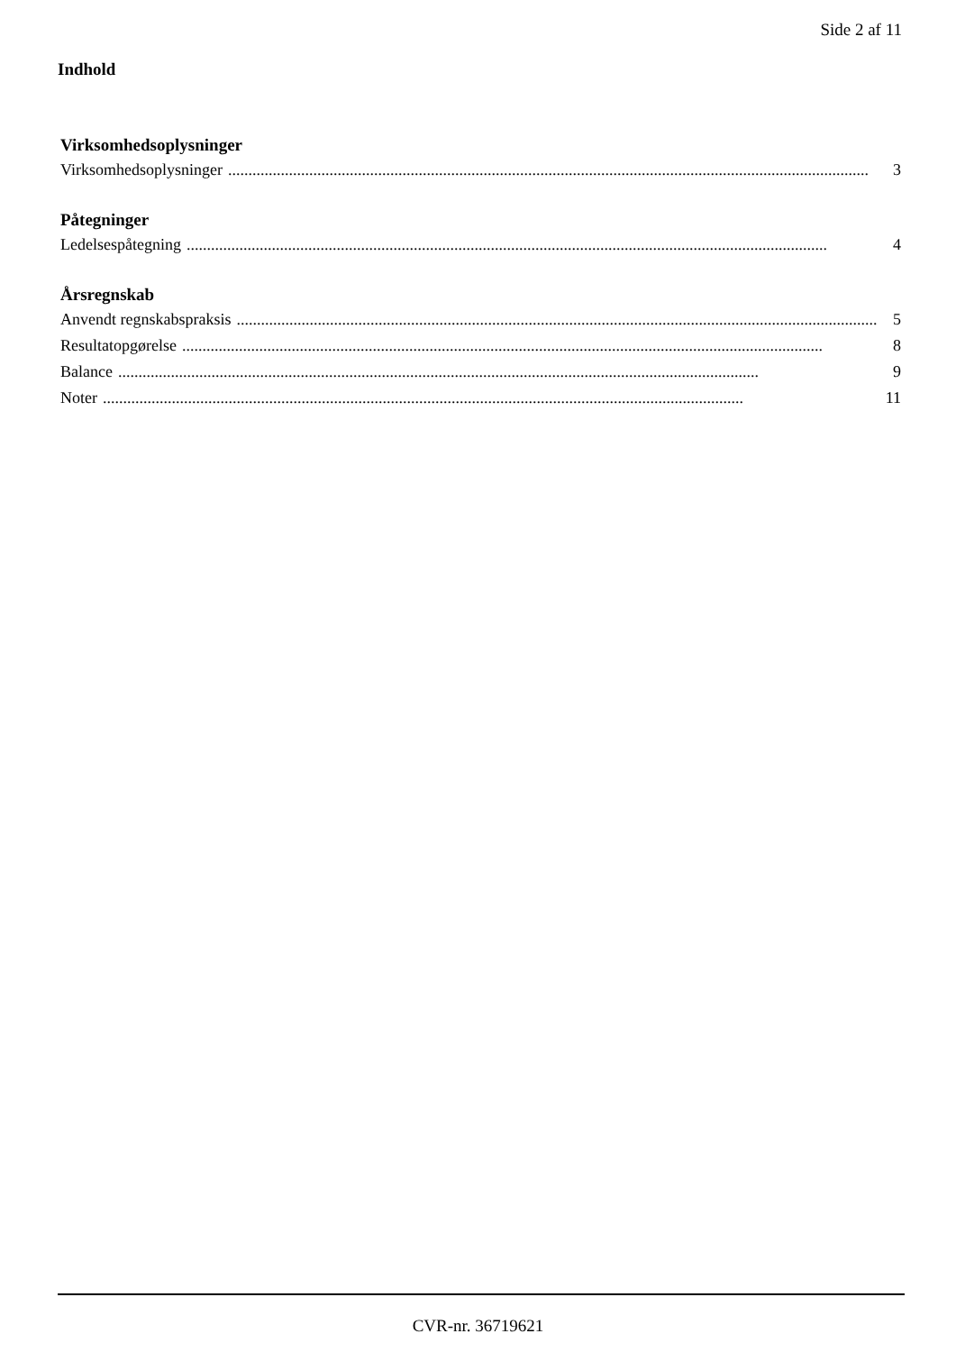Side 2 af 11
Indhold
Virksomhedsoplysninger
Virksomhedsoplysninger.............................................................................................................................................................. 3
Påtegninger
Ledelsespåtegning.............................................................................................................................................................. 4
Årsregnskab
Anvendt regnskabspraksis.............................................................................................................................................................. 5
Resultatopgørelse.............................................................................................................................................................. 8
Balance.............................................................................................................................................................. 9
Noter.............................................................................................................................................................. 11
CVR-nr. 36719621